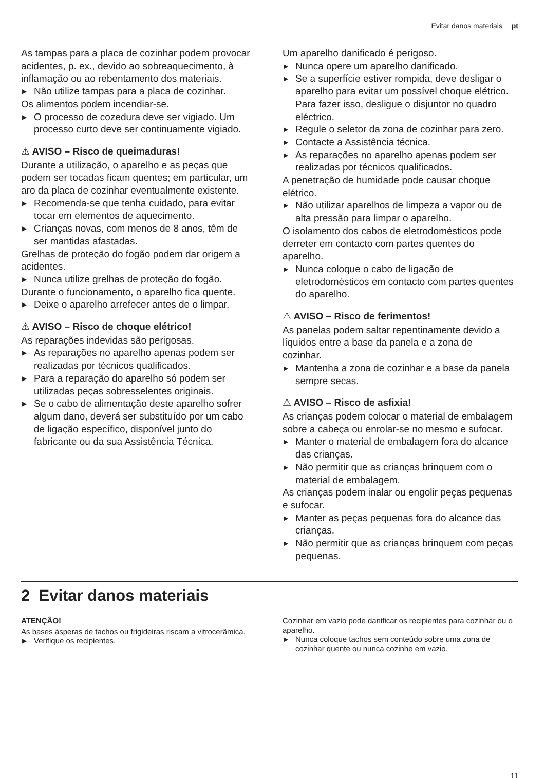Evitar danos materiais pt
As tampas para a placa de cozinhar podem provocar acidentes, p. ex., devido ao sobreaquecimento, à inflamação ou ao rebentamento dos materiais.
▶ Não utilize tampas para a placa de cozinhar.
Os alimentos podem incendiar-se.
▶ O processo de cozedura deve ser vigiado. Um processo curto deve ser continuamente vigiado.
⚠ AVISO – Risco de queimaduras!
Durante a utilização, o aparelho e as peças que podem ser tocadas ficam quentes; em particular, um aro da placa de cozinhar eventualmente existente.
▶ Recomenda-se que tenha cuidado, para evitar tocar em elementos de aquecimento.
▶ Crianças novas, com menos de 8 anos, têm de ser mantidas afastadas.
Grelhas de proteção do fogão podem dar origem a acidentes.
▶ Nunca utilize grelhas de proteção do fogão.
Durante o funcionamento, o aparelho fica quente.
▶ Deixe o aparelho arrefecer antes de o limpar.
⚠ AVISO – Risco de choque elétrico!
As reparações indevidas são perigosas.
▶ As reparações no aparelho apenas podem ser realizadas por técnicos qualificados.
▶ Para a reparação do aparelho só podem ser utilizadas peças sobresselentes originais.
▶ Se o cabo de alimentação deste aparelho sofrer algum dano, deverá ser substituído por um cabo de ligação específico, disponível junto do fabricante ou da sua Assistência Técnica.
Um aparelho danificado é perigoso.
▶ Nunca opere um aparelho danificado.
▶ Se a superfície estiver rompida, deve desligar o aparelho para evitar um possível choque elétrico. Para fazer isso, desligue o disjuntor no quadro eléctrico.
▶ Regule o seletor da zona de cozinhar para zero.
▶ Contacte a Assistência técnica.
▶ As reparações no aparelho apenas podem ser realizadas por técnicos qualificados.
A penetração de humidade pode causar choque elétrico.
▶ Não utilizar aparelhos de limpeza a vapor ou de alta pressão para limpar o aparelho.
O isolamento dos cabos de eletrodomésticos pode derreter em contacto com partes quentes do aparelho.
▶ Nunca coloque o cabo de ligação de eletrodomésticos em contacto com partes quentes do aparelho.
⚠ AVISO – Risco de ferimentos!
As panelas podem saltar repentinamente devido a líquidos entre a base da panela e a zona de cozinhar.
▶ Mantenha a zona de cozinhar e a base da panela sempre secas.
⚠ AVISO – Risco de asfixia!
As crianças podem colocar o material de embalagem sobre a cabeça ou enrolar-se no mesmo e sufocar.
▶ Manter o material de embalagem fora do alcance das crianças.
▶ Não permitir que as crianças brinquem com o material de embalagem.
As crianças podem inalar ou engolir peças pequenas e sufocar.
▶ Manter as peças pequenas fora do alcance das crianças.
▶ Não permitir que as crianças brinquem com peças pequenas.
2 Evitar danos materiais
ATENÇÃO!
As bases ásperas de tachos ou frigideiras riscam a vitrocerâmica.
▶ Verifique os recipientes.
Cozinhar em vazio pode danificar os recipientes para cozinhar ou o aparelho.
▶ Nunca coloque tachos sem conteúdo sobre uma zona de cozinhar quente ou nunca cozinhe em vazio.
11